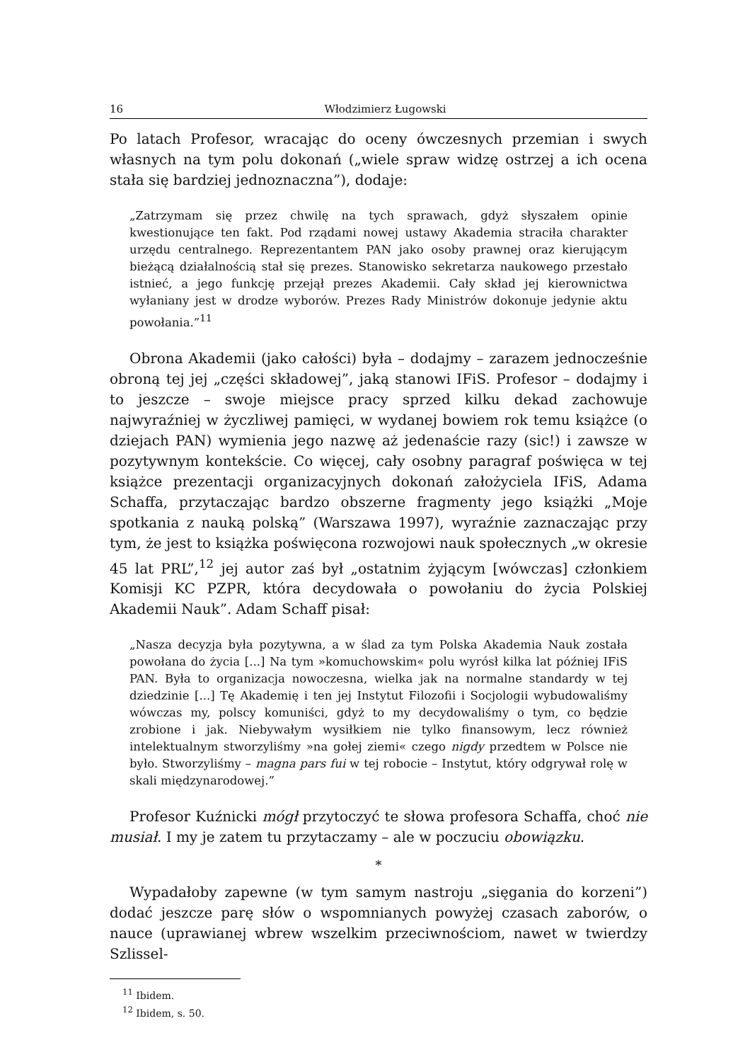16 Włodzimierz Ługowski
Po latach Profesor, wracając do oceny ówczesnych przemian i swych własnych na tym polu dokonań („wiele spraw widzę ostrzej a ich ocena stała się bardziej jednoznaczna”), dodaje:
„Zatrzymam się przez chwilę na tych sprawach, gdyż słyszałem opinie kwestionujące ten fakt. Pod rządami nowej ustawy Akademia straciła charakter urzędu centralnego. Reprezentantem PAN jako osoby prawnej oraz kierującym bieżącą działalnością stał się prezes. Stanowisko sekretarza naukowego przestało istnieć, a jego funkcję przejął prezes Akademii. Cały skład jej kierownictwa wyłaniany jest w drodze wyborów. Prezes Rady Ministrów dokonuje jedynie aktu powołania.”<sup>11</sup>
Obrona Akademii (jako całości) była – dodajmy – zarazem jednocześnie obroną tej jej „części składowej”, jaką stanowi IFiS. Profesor – dodajmy i to jeszcze – swoje miejsce pracy sprzed kilku dekad zachowuje najwyraźniej w życzliwej pamięci, w wydanej bowiem rok temu książce (o dziejach PAN) wymienia jego nazwę aż jedenaście razy (sic!) i zawsze w pozytywnym kontekście. Co więcej, cały osobny paragraf poświęca w tej książce prezentacji organizacyjnych dokonań założyciela IFiS, Adama Schaffa, przytaczając bardzo obszerne fragmenty jego książki „Moje spotkania z nauką polską” (Warszawa 1997), wyraźnie zaznaczając przy tym, że jest to książka poświęcona rozwojowi nauk społecznych „w okresie 45 lat PRL”,<sup>12</sup> jej autor zaś był „ostatnim żyjącym [wówczas] członkiem Komisji KC PZPR, która decydowała o powołaniu do życia Polskiej Akademii Nauk”. Adam Schaff pisał:
„Nasza decyzja była pozytywna, a w ślad za tym Polska Akademia Nauk została powołana do życia [...] Na tym »komuchowskim« polu wyrósł kilka lat później IFiS PAN. Była to organizacja nowoczesna, wielka jak na normalne standardy w tej dziedzinie [...] Tę Akademię i ten jej Instytut Filozofii i Socjologii wybudowaliśmy wówczas my, polscy komuniści, gdyż to my decydowaliśmy o tym, co będzie zrobione i jak. Niebywałym wysiłkiem nie tylko finansowym, lecz również intelektualnym stworzyliśmy »na gołej ziemi« czego nigdy przedtem w Polsce nie było. Stworzyliśmy – magna pars fui w tej robocie – Instytut, który odgrywał rolę w skali międzynarodowej.”
Profesor Kuźnicki mógł przytoczyć te słowa profesora Schaffa, choć nie musiał. I my je zatem tu przytaczamy – ale w poczuciu obowiązku.
*
Wypadałoby zapewne (w tym samym nastroju „sięgania do korzeni”) dodać jeszcze parę słów o wspomnianych powyżej czasach zaborów, o nauce (uprawianej wbrew wszelkim przeciwnościom, nawet w twierdzy Szlissel-
<sup>11</sup> Ibidem.
<sup>12</sup> Ibidem, s. 50.